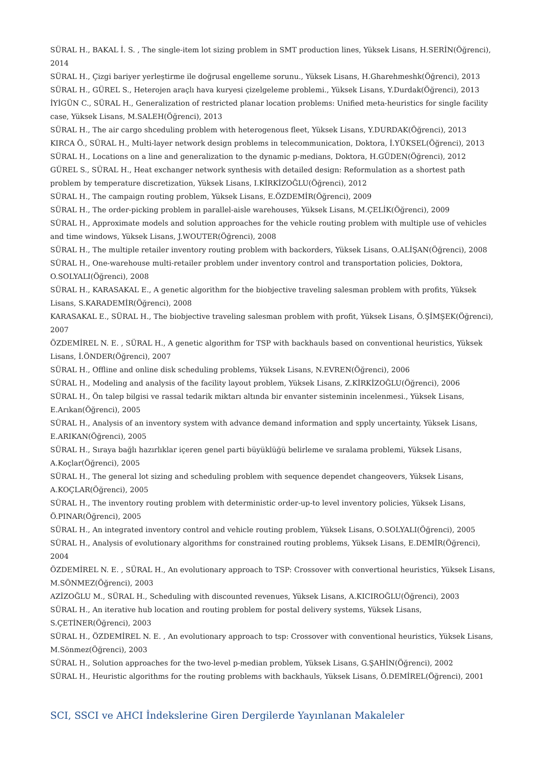SÜRAL H., BAKAL İ. S. , The single-item lot sizing problem in SMT production lines, Yüksek Lisans, H.SERİN(Öğrenci), 2014
SÜRAL H., Çizgi bariyer yerleştirme ile doğrusal engelleme sorunu., Yüksek Lisans, H.Gharehmeshk(Öğrenci), 2013
SÜRAL H., GÜREL S., Heterojen araçlı hava kuryesi çizelgeleme problemi., Yüksek Lisans, Y.Durdak(Öğrenci), 2013
İYİGÜN C., SÜRAL H., Generalization of restricted planar location problems: Unified meta-heuristics for single facility case, Yüksek Lisans, M.SALEH(Öğrenci), 2013
SÜRAL H., The air cargo shceduling problem with heterogenous fleet, Yüksek Lisans, Y.DURDAK(Öğrenci), 2013
KIRCA Ö., SÜRAL H., Multi-layer network design problems in telecommunication, Doktora, İ.YÜKSEL(Öğrenci), 2013
SÜRAL H., Locations on a line and generalization to the dynamic p-medians, Doktora, H.GÜDEN(Öğrenci), 2012
GÜREL S., SÜRAL H., Heat exchanger network synthesis with detailed design: Reformulation as a shortest path problem by temperature discretization, Yüksek Lisans, I.KİRKİZOĞLU(Öğrenci), 2012
SÜRAL H., The campaign routing problem, Yüksek Lisans, E.ÖZDEMİR(Öğrenci), 2009
SÜRAL H., The order-picking problem in parallel-aisle warehouses, Yüksek Lisans, M.ÇELİK(Öğrenci), 2009
SÜRAL H., Approximate models and solution approaches for the vehicle routing problem with multiple use of vehicles and time windows, Yüksek Lisans, J.WOUTER(Öğrenci), 2008
SÜRAL H., The multiple retailer inventory routing problem with backorders, Yüksek Lisans, O.ALİŞAN(Öğrenci), 2008
SÜRAL H., One-warehouse multi-retailer problem under inventory control and transportation policies, Doktora, O.SOLYALI(Öğrenci), 2008
SÜRAL H., KARASAKAL E., A genetic algorithm for the biobjective traveling salesman problem with profits, Yüksek Lisans, S.KARADEMİR(Öğrenci), 2008
KARASAKAL E., SÜRAL H., The biobjective traveling salesman problem with profit, Yüksek Lisans, Ö.ŞİMŞEK(Öğrenci), 2007
ÖZDEMİREL N. E. , SÜRAL H., A genetic algorithm for TSP with backhauls based on conventional heuristics, Yüksek Lisans, İ.ÖNDER(Öğrenci), 2007
SÜRAL H., Offline and online disk scheduling problems, Yüksek Lisans, N.EVREN(Öğrenci), 2006
SÜRAL H., Modeling and analysis of the facility layout problem, Yüksek Lisans, Z.KİRKİZOĞLU(Öğrenci), 2006
SÜRAL H., Ön talep bilgisi ve rassal tedarik miktarı altında bir envanter sisteminin incelenmesi., Yüksek Lisans, E.Arıkan(Öğrenci), 2005
SÜRAL H., Analysis of an inventory system with advance demand information and spply uncertainty, Yüksek Lisans, E.ARIKAN(Öğrenci), 2005
SÜRAL H., Sıraya bağlı hazırlıklar içeren genel parti büyüklüğü belirleme ve sıralama problemi, Yüksek Lisans, A.Koçlar(Öğrenci), 2005
SÜRAL H., The general lot sizing and scheduling problem with sequence dependet changeovers, Yüksek Lisans, A.KOÇLAR(Öğrenci), 2005
SÜRAL H., The inventory routing problem with deterministic order-up-to level inventory policies, Yüksek Lisans, Ö.PINAR(Öğrenci), 2005
SÜRAL H., An integrated inventory control and vehicle routing problem, Yüksek Lisans, O.SOLYALI(Öğrenci), 2005
SÜRAL H., Analysis of evolutionary algorithms for constrained routing problems, Yüksek Lisans, E.DEMİR(Öğrenci), 2004
ÖZDEMİREL N. E. , SÜRAL H., An evolutionary approach to TSP: Crossover with convertional heuristics, Yüksek Lisans, M.SÖNMEZ(Öğrenci), 2003
AZİZOĞLU M., SÜRAL H., Scheduling with discounted revenues, Yüksek Lisans, A.KICIROĞLU(Öğrenci), 2003
SÜRAL H., An iterative hub location and routing problem for postal delivery systems, Yüksek Lisans, S.ÇETİNER(Öğrenci), 2003
SÜRAL H., ÖZDEMİREL N. E. , An evolutionary approach to tsp: Crossover with conventional heuristics, Yüksek Lisans, M.Sönmez(Öğrenci), 2003
SÜRAL H., Solution approaches for the two-level p-median problem, Yüksek Lisans, G.ŞAHİN(Öğrenci), 2002
SÜRAL H., Heuristic algorithms for the routing problems with backhauls, Yüksek Lisans, Ö.DEMİREL(Öğrenci), 2001
SCI, SSCI ve AHCI İndekslerine Giren Dergilerde Yayınlanan Makaleler